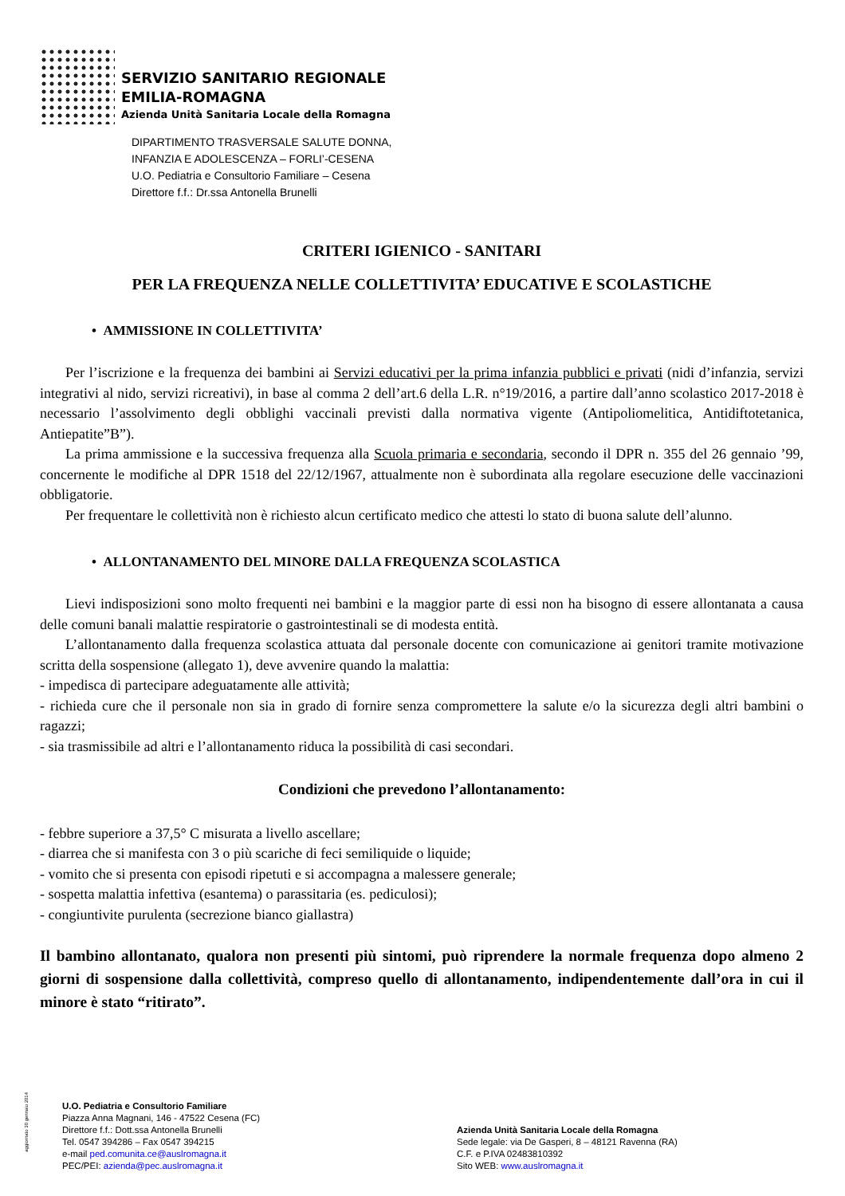SERVIZIO SANITARIO REGIONALE
EMILIA-ROMAGNA
Azienda Unità Sanitaria Locale della Romagna
DIPARTIMENTO TRASVERSALE SALUTE DONNA,
INFANZIA E ADOLESCENZA – FORLI’-CESENA
U.O. Pediatria e Consultorio Familiare – Cesena
Direttore f.f.: Dr.ssa Antonella Brunelli
CRITERI IGIENICO - SANITARI
PER LA FREQUENZA NELLE COLLETTIVITA’ EDUCATIVE E SCOLASTICHE
• AMMISSIONE IN COLLETTIVITA’
Per l’iscrizione e la frequenza dei bambini ai Servizi educativi per la prima infanzia pubblici e privati (nidi d’infanzia, servizi integrativi al nido, servizi ricreativi), in base al comma 2 dell’art.6 della L.R. n°19/2016, a partire dall’anno scolastico 2017-2018 è necessario l’assolvimento degli obblighi vaccinali previsti dalla normativa vigente (Antipoliomelitica, Antidiftotetanica, Antiepatite”B”).
La prima ammissione e la successiva frequenza alla Scuola primaria e secondaria, secondo il DPR n. 355 del 26 gennaio ’99, concernente le modifiche al DPR 1518 del 22/12/1967, attualmente non è subordinata alla regolare esecuzione delle vaccinazioni obbligatorie.
Per frequentare le collettività non è richiesto alcun certificato medico che attesti lo stato di buona salute dell’alunno.
• ALLONTANAMENTO DEL MINORE DALLA FREQUENZA SCOLASTICA
Lievi indisposizioni sono molto frequenti nei bambini e la maggior parte di essi non ha bisogno di essere allontanata a causa delle comuni banali malattie respiratorie o gastrointestinali se di modesta entità.
L’allontanamento dalla frequenza scolastica attuata dal personale docente con comunicazione ai genitori tramite motivazione scritta della sospensione (allegato 1), deve avvenire quando la malattia:
- impedisca di partecipare adeguatamente alle attività;
- richieda cure che il personale non sia in grado di fornire senza compromettere la salute e/o la sicurezza degli altri bambini o ragazzi;
- sia trasmissibile ad altri e l’allontanamento riduca la possibilità di casi secondari.
Condizioni che prevedono l’allontanamento:
- febbre superiore a 37,5° C misurata a livello ascellare;
- diarrea che si manifesta con 3 o più scariche di feci semiliquide o liquide;
- vomito che si presenta con episodi ripetuti e si accompagna a malessere generale;
- sospetta malattia infettiva (esantema) o parassitaria (es. pediculosi);
- congiuntivite purulenta (secrezione bianco giallastra)
Il bambino allontanato, qualora non presenti più sintomi, può riprendere la normale frequenza dopo almeno 2 giorni di sospensione dalla collettività, compreso quello di allontanamento, indipendentemente dall’ora in cui il minore è stato “ritirato”.
aggiornato 30 gennaio 2014
U.O. Pediatria e Consultorio Familiare
Piazza Anna Magnani, 146 - 47522 Cesena (FC)
Direttore f.f.: Dott.ssa Antonella Brunelli
Tel. 0547 394286 – Fax 0547 394215
e-mail ped.comunita.ce@auslromagna.it
PEC/PEI: azienda@pec.auslromagna.it
Azienda Unità Sanitaria Locale della Romagna
Sede legale: via De Gasperi, 8 – 48121 Ravenna (RA)
C.F. e P.IVA 02483810392
Sito WEB: www.auslromagna.it